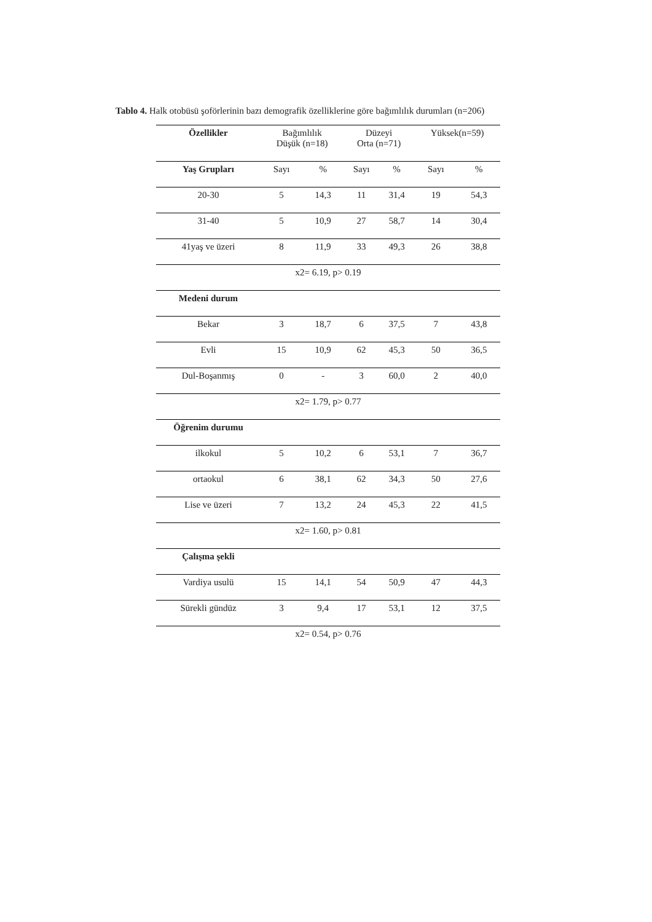Tablo 4. Halk otobüsü şoförlerinin bazı demografik özelliklerine göre bağımlılık durumları (n=206)
| Özellikler | Bağımlılık Düşük (n=18) | | Düzeyi Orta (n=71) | | Yüksek(n=59) | |
| --- | --- | --- | --- | --- | --- | --- |
| Yaş Grupları | Sayı | % | Sayı | % | Sayı | % |
| 20-30 | 5 | 14,3 | 11 | 31,4 | 19 | 54,3 |
| 31-40 | 5 | 10,9 | 27 | 58,7 | 14 | 30,4 |
| 41yaş ve üzeri | 8 | 11,9 | 33 | 49,3 | 26 | 38,8 |
| x2= 6.19, p> 0.19 | | | | | | |
| Medeni durum | | | | | | |
| Bekar | 3 | 18,7 | 6 | 37,5 | 7 | 43,8 |
| Evli | 15 | 10,9 | 62 | 45,3 | 50 | 36,5 |
| Dul-Boşanmış | 0 | - | 3 | 60,0 | 2 | 40,0 |
| x2= 1.79, p> 0.77 | | | | | | |
| Öğrenim durumu | | | | | | |
| ilkokul | 5 | 10,2 | 6 | 53,1 | 7 | 36,7 |
| ortaokul | 6 | 38,1 | 62 | 34,3 | 50 | 27,6 |
| Lise ve üzeri | 7 | 13,2 | 24 | 45,3 | 22 | 41,5 |
| x2= 1.60, p> 0.81 | | | | | | |
| Çalışma şekli | | | | | | |
| Vardiya usulü | 15 | 14,1 | 54 | 50,9 | 47 | 44,3 |
| Sürekli gündüz | 3 | 9,4 | 17 | 53,1 | 12 | 37,5 |
| x2= 0.54, p> 0.76 | | | | | | |